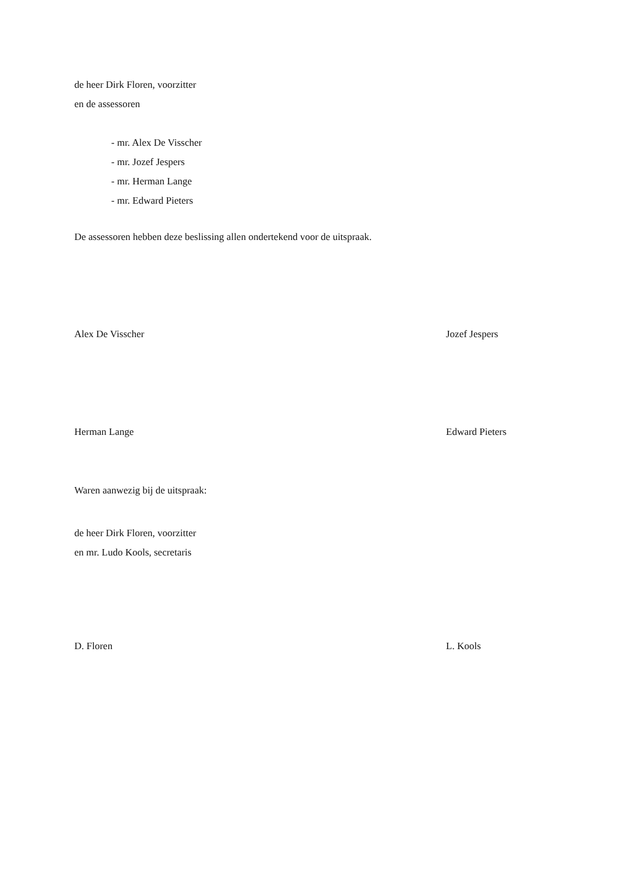de heer Dirk Floren, voorzitter
en de assessoren
- mr. Alex De Visscher
- mr. Jozef Jespers
- mr. Herman Lange
- mr. Edward Pieters
De assessoren hebben deze beslissing allen ondertekend voor de uitspraak.
Alex De Visscher Jozef Jespers
Herman Lange Edward Pieters
Waren aanwezig bij de uitspraak:
de heer Dirk Floren, voorzitter
en mr. Ludo Kools, secretaris
D. Floren L. Kools